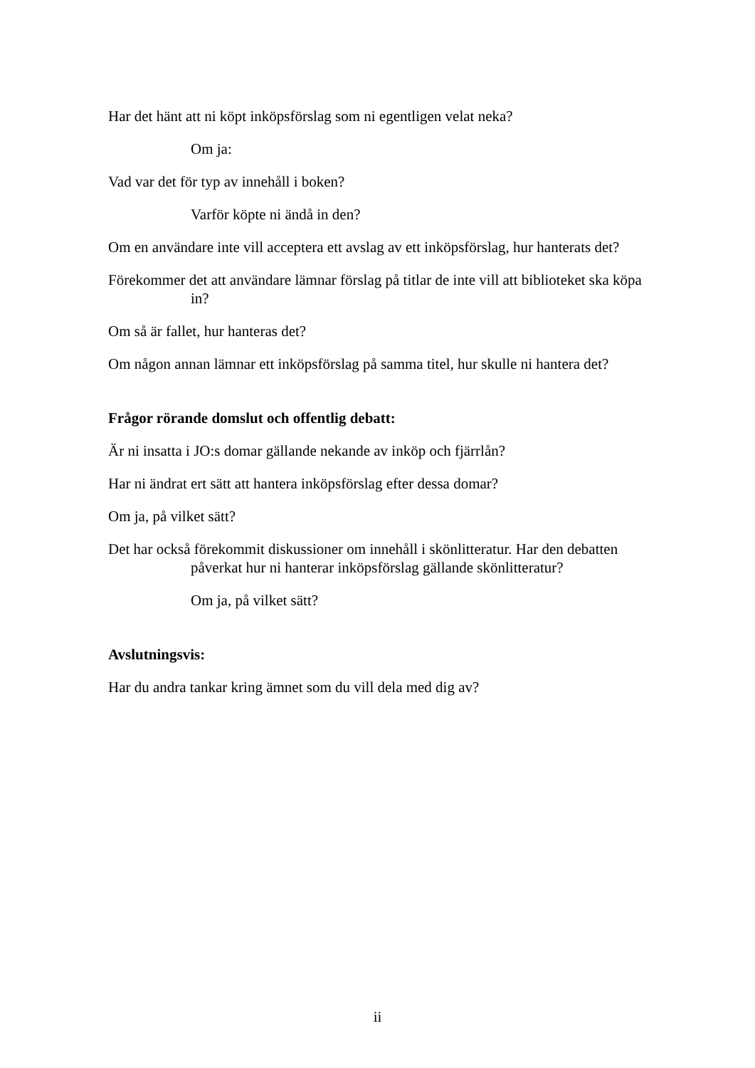Har det hänt att ni köpt inköpsförslag som ni egentligen velat neka?
Om ja:
Vad var det för typ av innehåll i boken?
Varför köpte ni ändå in den?
Om en användare inte vill acceptera ett avslag av ett inköpsförslag, hur hanterats det?
Förekommer det att användare lämnar förslag på titlar de inte vill att biblioteket ska köpa in?
Om så är fallet, hur hanteras det?
Om någon annan lämnar ett inköpsförslag på samma titel, hur skulle ni hantera det?
Frågor rörande domslut och offentlig debatt:
Är ni insatta i JO:s domar gällande nekande av inköp och fjärrlån?
Har ni ändrat ert sätt att hantera inköpsförslag efter dessa domar?
Om ja, på vilket sätt?
Det har också förekommit diskussioner om innehåll i skönlitteratur. Har den debatten påverkat hur ni hanterar inköpsförslag gällande skönlitteratur?
Om ja, på vilket sätt?
Avslutningsvis:
Har du andra tankar kring ämnet som du vill dela med dig av?
ii